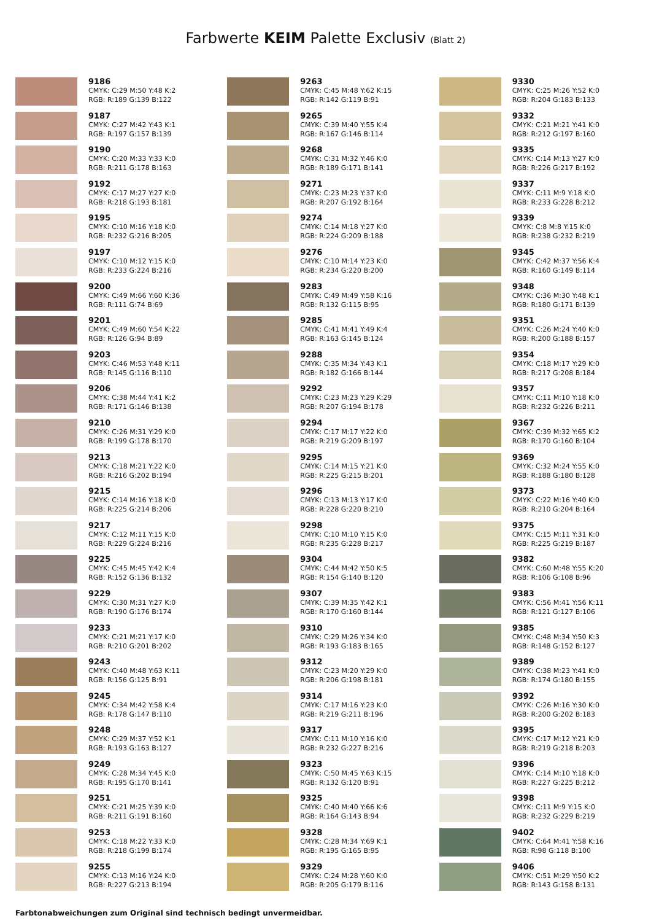Farbwerte KEIM Palette Exclusiv (Blatt 2)
9186
CMYK: C:29 M:50 Y:48 K:2
RGB: R:189 G:139 B:122
9187
CMYK: C:27 M:42 Y:43 K:1
RGB: R:197 G:157 B:139
9190
CMYK: C:20 M:33 Y:33 K:0
RGB: R:211 G:178 B:163
9192
CMYK: C:17 M:27 Y:27 K:0
RGB: R:218 G:193 B:181
9195
CMYK: C:10 M:16 Y:18 K:0
RGB: R:232 G:216 B:205
9197
CMYK: C:10 M:12 Y:15 K:0
RGB: R:233 G:224 B:216
9200
CMYK: C:49 M:66 Y:60 K:36
RGB: R:111 G:74 B:69
9201
CMYK: C:49 M:60 Y:54 K:22
RGB: R:126 G:94 B:89
9203
CMYK: C:46 M:53 Y:48 K:11
RGB: R:145 G:116 B:110
9206
CMYK: C:38 M:44 Y:41 K:2
RGB: R:171 G:146 B:138
9210
CMYK: C:26 M:31 Y:29 K:0
RGB: R:199 G:178 B:170
9213
CMYK: C:18 M:21 Y:22 K:0
RGB: R:216 G:202 B:194
9215
CMYK: C:14 M:16 Y:18 K:0
RGB: R:225 G:214 B:206
9217
CMYK: C:12 M:11 Y:15 K:0
RGB: R:229 G:224 B:216
9225
CMYK: C:45 M:45 Y:42 K:4
RGB: R:152 G:136 B:132
9229
CMYK: C:30 M:31 Y:27 K:0
RGB: R:190 G:176 B:174
9233
CMYK: C:21 M:21 Y:17 K:0
RGB: R:210 G:201 B:202
9243
CMYK: C:40 M:48 Y:63 K:11
RGB: R:156 G:125 B:91
9245
CMYK: C:34 M:42 Y:58 K:4
RGB: R:178 G:147 B:110
9248
CMYK: C:29 M:37 Y:52 K:1
RGB: R:193 G:163 B:127
9249
CMYK: C:28 M:34 Y:45 K:0
RGB: R:195 G:170 B:141
9251
CMYK: C:21 M:25 Y:39 K:0
RGB: R:211 G:191 B:160
9253
CMYK: C:18 M:22 Y:33 K:0
RGB: R:218 G:199 B:174
9255
CMYK: C:13 M:16 Y:24 K:0
RGB: R:227 G:213 B:194
9263
CMYK: C:45 M:48 Y:62 K:15
RGB: R:142 G:119 B:91
9265
CMYK: C:39 M:40 Y:55 K:4
RGB: R:167 G:146 B:114
9268
CMYK: C:31 M:32 Y:46 K:0
RGB: R:189 G:171 B:141
9271
CMYK: C:23 M:23 Y:37 K:0
RGB: R:207 G:192 B:164
9274
CMYK: C:14 M:18 Y:27 K:0
RGB: R:224 G:209 B:188
9276
CMYK: C:10 M:14 Y:23 K:0
RGB: R:234 G:220 B:200
9283
CMYK: C:49 M:49 Y:58 K:16
RGB: R:132 G:115 B:95
9285
CMYK: C:41 M:41 Y:49 K:4
RGB: R:163 G:145 B:124
9288
CMYK: C:35 M:34 Y:43 K:1
RGB: R:182 G:166 B:144
9292
CMYK: C:23 M:23 Y:29 K:29
RGB: R:207 G:194 B:178
9294
CMYK: C:17 M:17 Y:22 K:0
RGB: R:219 G:209 B:197
9295
CMYK: C:14 M:15 Y:21 K:0
RGB: R:225 G:215 B:201
9296
CMYK: C:13 M:13 Y:17 K:0
RGB: R:228 G:220 B:210
9298
CMYK: C:10 M:10 Y:15 K:0
RGB: R:235 G:228 B:217
9304
CMYK: C:44 M:42 Y:50 K:5
RGB: R:154 G:140 B:120
9307
CMYK: C:39 M:35 Y:42 K:1
RGB: R:170 G:160 B:144
9310
CMYK: C:29 M:26 Y:34 K:0
RGB: R:193 G:183 B:165
9312
CMYK: C:23 M:20 Y:29 K:0
RGB: R:206 G:198 B:181
9314
CMYK: C:17 M:16 Y:23 K:0
RGB: R:219 G:211 B:196
9317
CMYK: C:11 M:10 Y:16 K:0
RGB: R:232 G:227 B:216
9323
CMYK: C:50 M:45 Y:63 K:15
RGB: R:132 G:120 B:91
9325
CMYK: C:40 M:40 Y:66 K:6
RGB: R:164 G:143 B:94
9328
CMYK: C:28 M:34 Y:69 K:1
RGB: R:195 G:165 B:95
9329
CMYK: C:24 M:28 Y:60 K:0
RGB: R:205 G:179 B:116
9330
CMYK: C:25 M:26 Y:52 K:0
RGB: R:204 G:183 B:133
9332
CMYK: C:21 M:21 Y:41 K:0
RGB: R:212 G:197 B:160
9335
CMYK: C:14 M:13 Y:27 K:0
RGB: R:226 G:217 B:192
9337
CMYK: C:11 M:9 Y:18 K:0
RGB: R:233 G:228 B:212
9339
CMYK: C:8 M:8 Y:15 K:0
RGB: R:238 G:232 B:219
9345
CMYK: C:42 M:37 Y:56 K:4
RGB: R:160 G:149 B:114
9348
CMYK: C:36 M:30 Y:48 K:1
RGB: R:180 G:171 B:139
9351
CMYK: C:26 M:24 Y:40 K:0
RGB: R:200 G:188 B:157
9354
CMYK: C:18 M:17 Y:29 K:0
RGB: R:217 G:208 B:184
9357
CMYK: C:11 M:10 Y:18 K:0
RGB: R:232 G:226 B:211
9367
CMYK: C:39 M:32 Y:65 K:2
RGB: R:170 G:160 B:104
9369
CMYK: C:32 M:24 Y:55 K:0
RGB: R:188 G:180 B:128
9373
CMYK: C:22 M:16 Y:40 K:0
RGB: R:210 G:204 B:164
9375
CMYK: C:15 M:11 Y:31 K:0
RGB: R:225 G:219 B:187
9382
CMYK: C:60 M:48 Y:55 K:20
RGB: R:106 G:108 B:96
9383
CMYK: C:56 M:41 Y:56 K:11
RGB: R:121 G:127 B:106
9385
CMYK: C:48 M:34 Y:50 K:3
RGB: R:148 G:152 B:127
9389
CMYK: C:38 M:23 Y:41 K:0
RGB: R:174 G:180 B:155
9392
CMYK: C:26 M:16 Y:30 K:0
RGB: R:200 G:202 B:183
9395
CMYK: C:17 M:12 Y:21 K:0
RGB: R:219 G:218 B:203
9396
CMYK: C:14 M:10 Y:18 K:0
RGB: R:227 G:225 B:212
9398
CMYK: C:11 M:9 Y:15 K:0
RGB: R:232 G:229 B:219
9402
CMYK: C:64 M:41 Y:58 K:16
RGB: R:98 G:118 B:100
9406
CMYK: C:51 M:29 Y:50 K:2
RGB: R:143 G:158 B:131
Farbtonabweichungen zum Original sind technisch bedingt unvermeidbar.